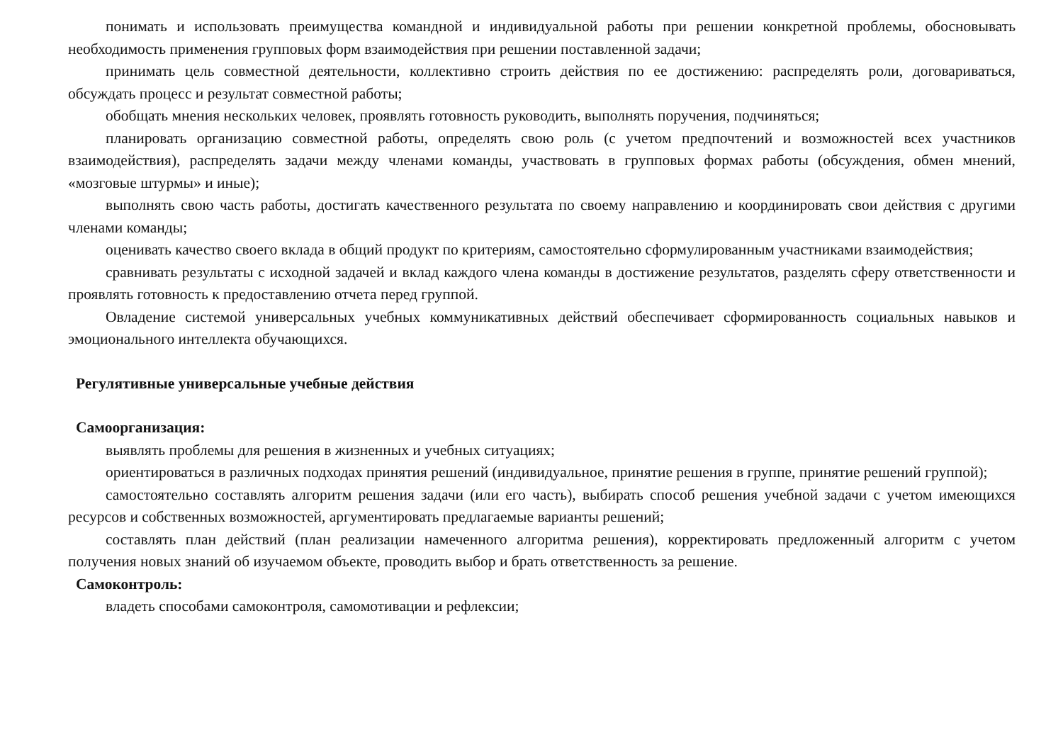понимать и использовать преимущества командной и индивидуальной работы при решении конкретной проблемы, обосновывать необходимость применения групповых форм взаимодействия при решении поставленной задачи;
принимать цель совместной деятельности, коллективно строить действия по ее достижению: распределять роли, договариваться, обсуждать процесс и результат совместной работы;
обобщать мнения нескольких человек, проявлять готовность руководить, выполнять поручения, подчиняться;
планировать организацию совместной работы, определять свою роль (с учетом предпочтений и возможностей всех участников взаимодействия), распределять задачи между членами команды, участвовать в групповых формах работы (обсуждения, обмен мнений, «мозговые штурмы» и иные);
выполнять свою часть работы, достигать качественного результата по своему направлению и координировать свои действия с другими членами команды;
оценивать качество своего вклада в общий продукт по критериям, самостоятельно сформулированным участниками взаимодействия;
сравнивать результаты с исходной задачей и вклад каждого члена команды в достижение результатов, разделять сферу ответственности и проявлять готовность к предоставлению отчета перед группой.
Овладение системой универсальных учебных коммуникативных действий обеспечивает сформированность социальных навыков и эмоционального интеллекта обучающихся.
Регулятивные универсальные учебные действия
Самоорганизация:
выявлять проблемы для решения в жизненных и учебных ситуациях;
ориентироваться в различных подходах принятия решений (индивидуальное, принятие решения в группе, принятие решений группой);
самостоятельно составлять алгоритм решения задачи (или его часть), выбирать способ решения учебной задачи с учетом имеющихся ресурсов и собственных возможностей, аргументировать предлагаемые варианты решений;
составлять план действий (план реализации намеченного алгоритма решения), корректировать предложенный алгоритм с учетом получения новых знаний об изучаемом объекте, проводить выбор и брать ответственность за решение.
Самоконтроль:
владеть способами самоконтроля, самомотивации и рефлексии;